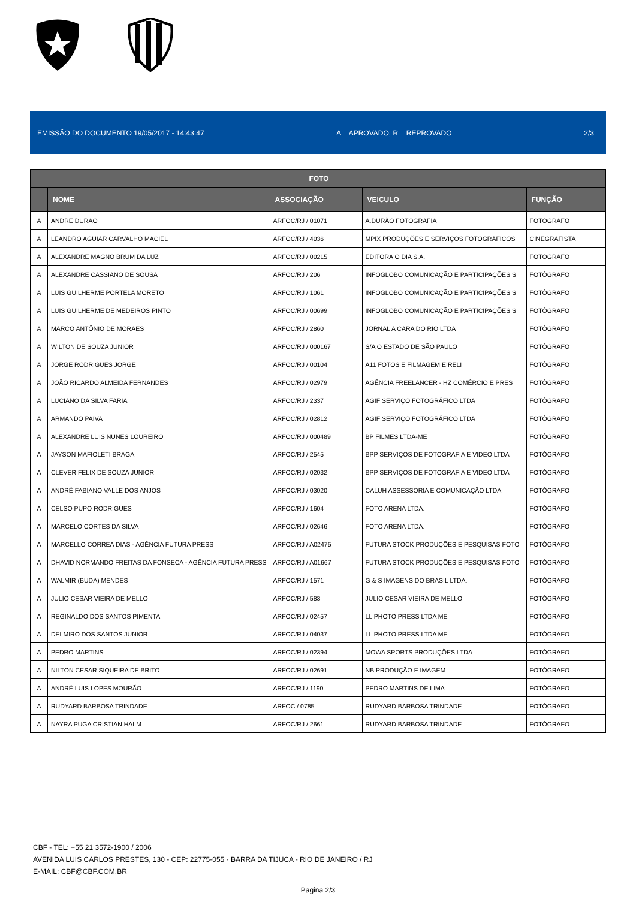EMISSÃO DO DOCUMENTO 19/05/2017 - 14:43:47 A = APROVADO, R = REPROVADO 2/3
| FOTO | | | | |
| --- | --- | --- | --- | --- |
| | NOME | ASSOCIAÇÃO | VEICULO | FUNÇÃO |
| A | ANDRE DURAO | ARFOC/RJ / 01071 | A.DURÃO FOTOGRAFIA | FOTÓGRAFO |
| A | LEANDRO AGUIAR CARVALHO MACIEL | ARFOC/RJ / 4036 | MPIX PRODUÇÕES E SERVIÇOS FOTOGRÁFICOS | CINEGRAFISTA |
| A | ALEXANDRE MAGNO BRUM DA LUZ | ARFOC/RJ / 00215 | EDITORA O DIA S.A. | FOTÓGRAFO |
| A | ALEXANDRE CASSIANO DE SOUSA | ARFOC/RJ / 206 | INFOGLOBO COMUNICAÇÃO E PARTICIPAÇÕES S | FOTÓGRAFO |
| A | LUIS GUILHERME PORTELA MORETO | ARFOC/RJ / 1061 | INFOGLOBO COMUNICAÇÃO E PARTICIPAÇÕES S | FOTÓGRAFO |
| A | LUIS GUILHERME DE MEDEIROS PINTO | ARFOC/RJ / 00699 | INFOGLOBO COMUNICAÇÃO E PARTICIPAÇÕES S | FOTÓGRAFO |
| A | MARCO ANTÔNIO DE MORAES | ARFOC/RJ / 2860 | JORNAL A CARA DO RIO LTDA | FOTÓGRAFO |
| A | WILTON DE SOUZA JUNIOR | ARFOC/RJ / 000167 | S/A O ESTADO DE SÃO PAULO | FOTÓGRAFO |
| A | JORGE RODRIGUES JORGE | ARFOC/RJ / 00104 | A11 FOTOS E FILMAGEM EIRELI | FOTÓGRAFO |
| A | JOÃO RICARDO ALMEIDA FERNANDES | ARFOC/RJ / 02979 | AGÊNCIA FREELANCER - HZ COMÉRCIO E PRES | FOTÓGRAFO |
| A | LUCIANO DA SILVA FARIA | ARFOC/RJ / 2337 | AGIF SERVIÇO FOTOGRÁFICO LTDA | FOTÓGRAFO |
| A | ARMANDO PAIVA | ARFOC/RJ / 02812 | AGIF SERVIÇO FOTOGRÁFICO LTDA | FOTÓGRAFO |
| A | ALEXANDRE LUIS NUNES LOUREIRO | ARFOC/RJ / 000489 | BP FILMES LTDA-ME | FOTÓGRAFO |
| A | JAYSON MAFIOLETI BRAGA | ARFOC/RJ / 2545 | BPP SERVIÇOS DE FOTOGRAFIA E VIDEO LTDA | FOTÓGRAFO |
| A | CLEVER FELIX DE SOUZA JUNIOR | ARFOC/RJ / 02032 | BPP SERVIÇOS DE FOTOGRAFIA E VIDEO LTDA | FOTÓGRAFO |
| A | ANDRÉ FABIANO VALLE DOS ANJOS | ARFOC/RJ / 03020 | CALUH ASSESSORIA E COMUNICAÇÃO LTDA | FOTÓGRAFO |
| A | CELSO PUPO RODRIGUES | ARFOC/RJ / 1604 | FOTO ARENA LTDA. | FOTÓGRAFO |
| A | MARCELO CORTES DA SILVA | ARFOC/RJ / 02646 | FOTO ARENA LTDA. | FOTÓGRAFO |
| A | MARCELLO CORREA DIAS - AGÊNCIA FUTURA PRESS | ARFOC/RJ / A02475 | FUTURA STOCK PRODUÇÕES E PESQUISAS FOTO | FOTÓGRAFO |
| A | DHAVID NORMANDO FREITAS DA FONSECA - AGÊNCIA FUTURA PRESS | ARFOC/RJ / A01667 | FUTURA STOCK PRODUÇÕES E PESQUISAS FOTO | FOTÓGRAFO |
| A | WALMIR (BUDA) MENDES | ARFOC/RJ / 1571 | G & S IMAGENS DO BRASIL LTDA. | FOTÓGRAFO |
| A | JULIO CESAR VIEIRA DE MELLO | ARFOC/RJ / 583 | JULIO CESAR VIEIRA DE MELLO | FOTÓGRAFO |
| A | REGINALDO DOS SANTOS PIMENTA | ARFOC/RJ / 02457 | LL PHOTO PRESS LTDA ME | FOTÓGRAFO |
| A | DELMIRO DOS SANTOS JUNIOR | ARFOC/RJ / 04037 | LL PHOTO PRESS LTDA ME | FOTÓGRAFO |
| A | PEDRO MARTINS | ARFOC/RJ / 02394 | MOWA SPORTS PRODUÇÕES LTDA. | FOTÓGRAFO |
| A | NILTON CESAR SIQUEIRA DE BRITO | ARFOC/RJ / 02691 | NB PRODUÇÃO E IMAGEM | FOTÓGRAFO |
| A | ANDRÉ LUIS LOPES MOURÃO | ARFOC/RJ / 1190 | PEDRO MARTINS DE LIMA | FOTÓGRAFO |
| A | RUDYARD BARBOSA TRINDADE | ARFOC / 0785 | RUDYARD BARBOSA TRINDADE | FOTÓGRAFO |
| A | NAYRA PUGA CRISTIAN HALM | ARFOC/RJ / 2661 | RUDYARD BARBOSA TRINDADE | FOTÓGRAFO |
CBF - TEL: +55 21 3572-1900 / 2006
AVENIDA LUIS CARLOS PRESTES, 130 - CEP: 22775-055 - BARRA DA TIJUCA - RIO DE JANEIRO / RJ
E-MAIL: CBF@CBF.COM.BR
Pagina 2/3